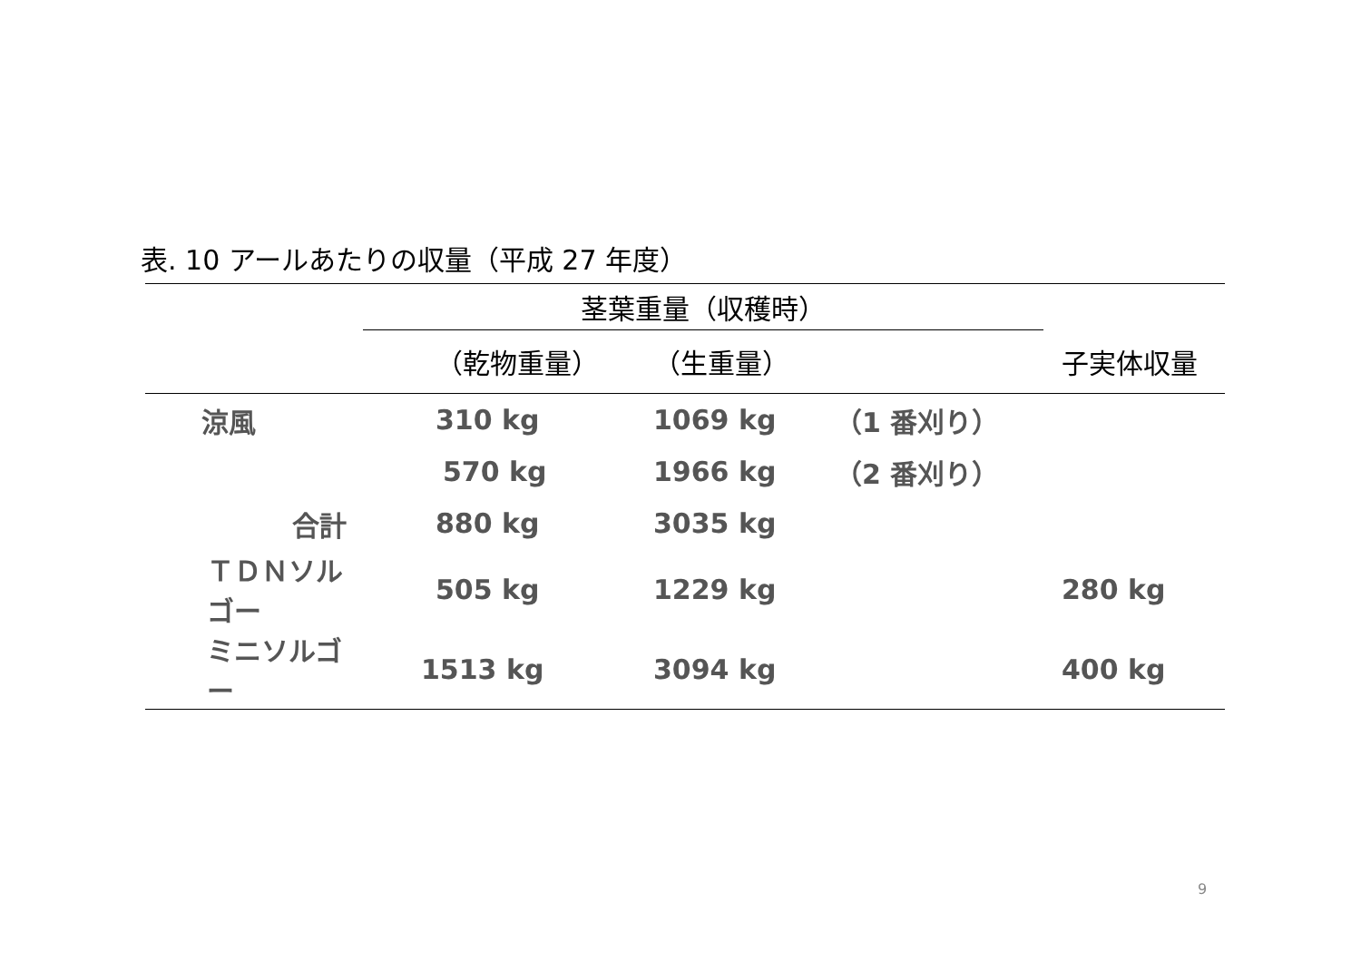表. 10 アールあたりの収量（平成 27 年度）
| | 茎葉重量（収穫時） | | | |
| --- | --- | --- | --- | --- |
| | （乾物重量） | （生重量） | | 子実体収量 |
| 涼風 | 310 kg | 1069 kg | （1 番刈り） | |
| | 570 kg | 1966 kg | （2 番刈り） | |
| 合計 | 880 kg | 3035 kg | | |
| ＴＤＮソルゴー | 505 kg | 1229 kg | | 280 kg |
| ミニソルゴー | 1513 kg | 3094 kg | | 400 kg |
9